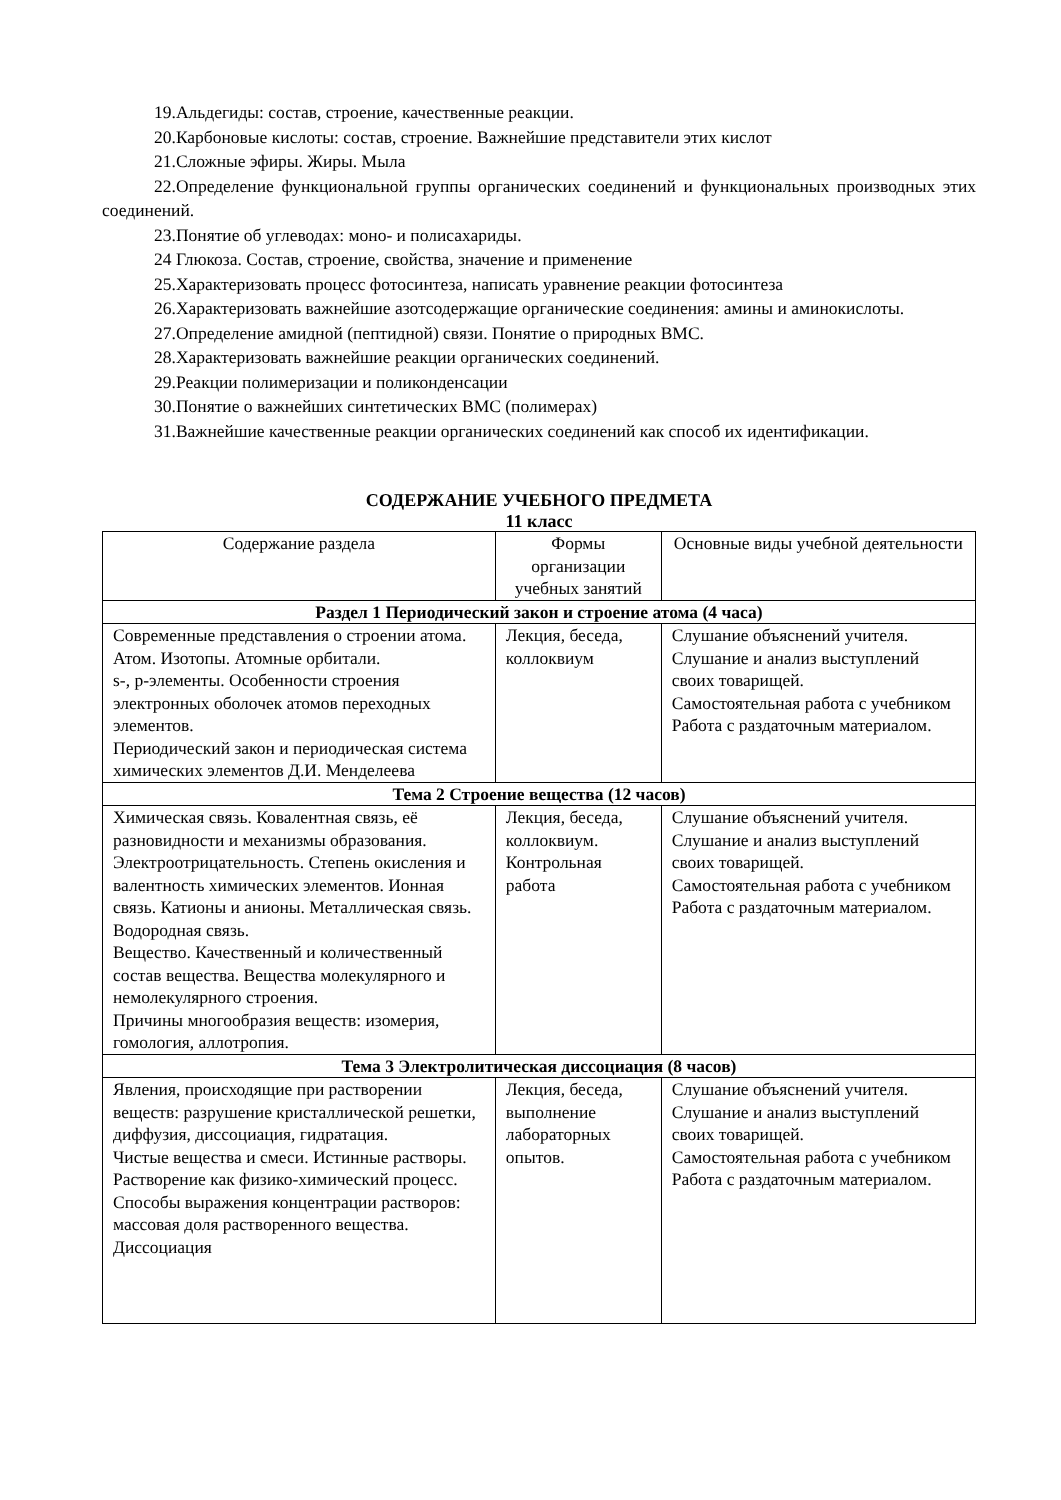19.Альдегиды: состав, строение, качественные реакции.
20.Карбоновые кислоты: состав, строение. Важнейшие представители этих кислот
21.Сложные эфиры. Жиры. Мыла
22.Определение функциональной группы органических соединений и функциональных производных этих соединений.
23.Понятие об углеводах: моно- и полисахариды.
24 Глюкоза. Состав, строение, свойства, значение и применение
25.Характеризовать процесс фотосинтеза, написать уравнение реакции фотосинтеза
26.Характеризовать важнейшие азотсодержащие органические соединения: амины и аминокислоты.
27.Определение амидной (пептидной) связи. Понятие о природных ВМС.
28.Характеризовать важнейшие реакции органических соединений.
29.Реакции полимеризации и поликонденсации
30.Понятие о важнейших синтетических ВМС (полимерах)
31.Важнейшие качественные реакции органических соединений как способ их идентификации.
СОДЕРЖАНИЕ УЧЕБНОГО ПРЕДМЕТА
11 класс
| Содержание раздела | Формы организации учебных занятий | Основные виды учебной деятельности |
| --- | --- | --- |
| Раздел 1 Периодический закон и строение атома (4 часа) | | |
| Современные представления о строении атома. Атом. Изотопы. Атомные орбитали. s-, p-элементы. Особенности строения электронных оболочек атомов переходных элементов. Периодический закон и периодическая система химических элементов Д.И. Менделеева | Лекция, беседа, коллоквиум | Слушание объяснений учителя. Слушание и анализ выступлений своих товарищей. Самостоятельная работа с учебником Работа с раздаточным материалом. |
| Тема 2 Строение вещества (12 часов) | | |
| Химическая связь. Ковалентная связь, её разновидности и механизмы образования. Электроотрицательность. Степень окисления и валентность химических элементов. Ионная связь. Катионы и анионы. Металлическая связь. Водородная связь. Вещество. Качественный и количественный состав вещества. Вещества молекулярного и немолекулярного строения. Причины многообразия веществ: изомерия, гомология, аллотропия. | Лекция, беседа, коллоквиум. Контрольная работа | Слушание объяснений учителя. Слушание и анализ выступлений своих товарищей. Самостоятельная работа с учебником Работа с раздаточным материалом. |
| Тема 3 Электролитическая диссоциация (8 часов) | | |
| Явления, происходящие при растворении веществ: разрушение кристаллической решетки, диффузия, диссоциация, гидратация. Чистые вещества и смеси. Истинные растворы. Растворение как физико-химический процесс. Способы выражения концентрации растворов: массовая доля растворенного вещества. Диссоциация | Лекция, беседа, выполнение лабораторных опытов. | Слушание объяснений учителя. Слушание и анализ выступлений своих товарищей. Самостоятельная работа с учебником Работа с раздаточным материалом. |